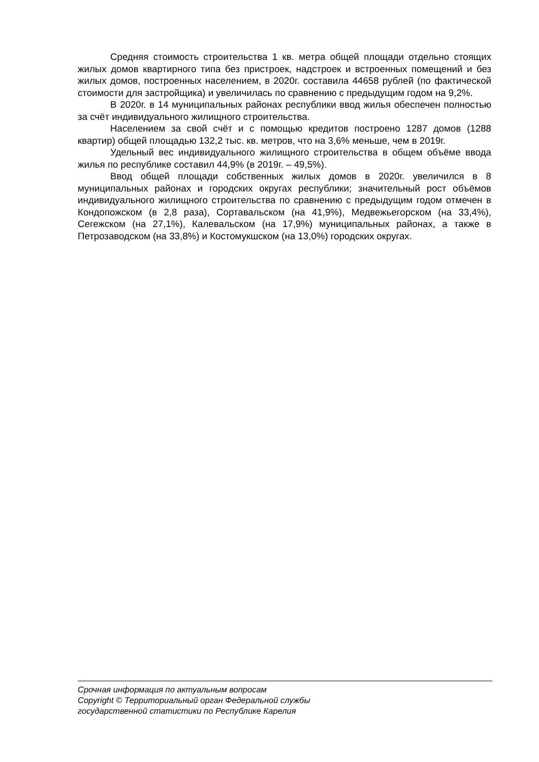Средняя стоимость строительства 1 кв. метра общей площади отдельно стоящих жилых домов квартирного типа без пристроек, надстроек и встроенных помещений и без жилых домов, построенных населением, в 2020г. составила 44658 рублей (по фактической стоимости для застройщика) и увеличилась по сравнению с предыдущим годом на 9,2%.
В 2020г. в 14 муниципальных районах республики ввод жилья обеспечен полностью за счёт индивидуального жилищного строительства.
Населением за свой счёт и с помощью кредитов построено 1287 домов (1288 квартир) общей площадью 132,2 тыс. кв. метров, что на 3,6% меньше, чем в 2019г.
Удельный вес индивидуального жилищного строительства в общем объёме ввода жилья по республике составил 44,9% (в 2019г. – 49,5%).
Ввод общей площади собственных жилых домов в 2020г. увеличился в 8 муниципальных районах и городских округах республики; значительный рост объёмов индивидуального жилищного строительства по сравнению с предыдущим годом отмечен в Кондопожском (в 2,8 раза), Сортавальском (на 41,9%), Медвежьегорском (на 33,4%), Сегежском (на 27,1%), Калевальском (на 17,9%) муниципальных районах, а также в Петрозаводском (на 33,8%) и Костомукшском (на 13,0%) городских округах.
Срочная информация по актуальным вопросам
Copyright © Территориальный орган Федеральной службы
государственной статистики по Республике Карелия